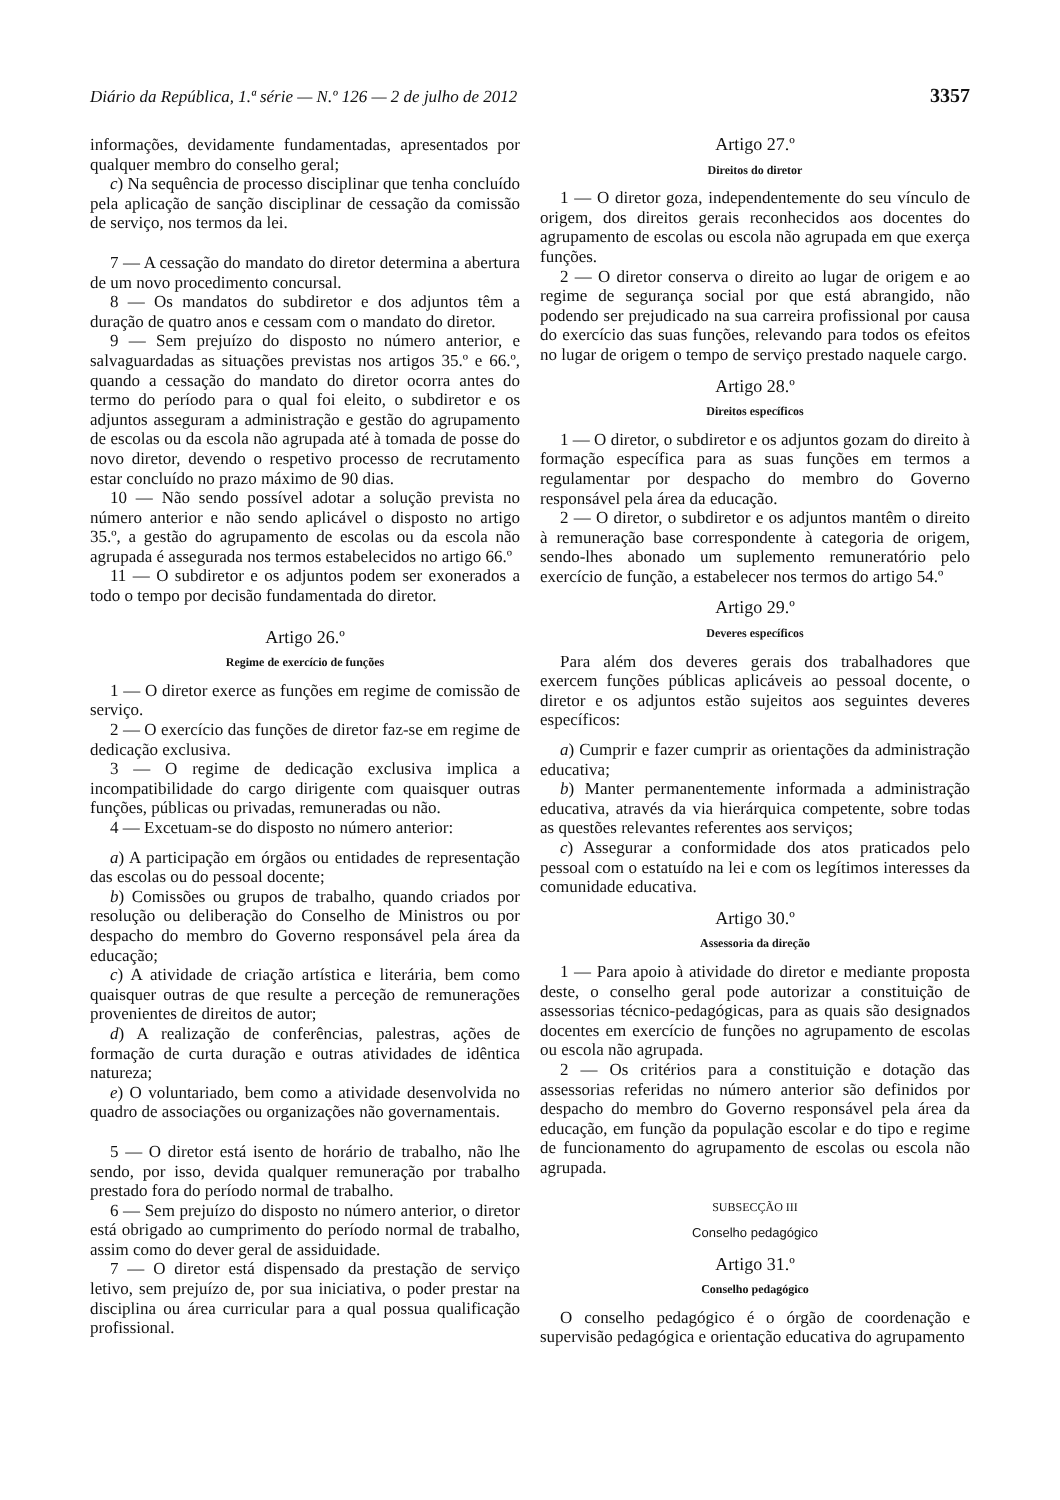Diário da República, 1.ª série — N.º 126 — 2 de julho de 2012 3357
informações, devidamente fundamentadas, apresentados por qualquer membro do conselho geral;
c) Na sequência de processo disciplinar que tenha concluído pela aplicação de sanção disciplinar de cessação da comissão de serviço, nos termos da lei.
7 — A cessação do mandato do diretor determina a abertura de um novo procedimento concursal.
8 — Os mandatos do subdiretor e dos adjuntos têm a duração de quatro anos e cessam com o mandato do diretor.
9 — Sem prejuízo do disposto no número anterior, e salvaguardadas as situações previstas nos artigos 35.º e 66.º, quando a cessação do mandato do diretor ocorra antes do termo do período para o qual foi eleito, o subdiretor e os adjuntos asseguram a administração e gestão do agrupamento de escolas ou da escola não agrupada até à tomada de posse do novo diretor, devendo o respetivo processo de recrutamento estar concluído no prazo máximo de 90 dias.
10 — Não sendo possível adotar a solução prevista no número anterior e não sendo aplicável o disposto no artigo 35.º, a gestão do agrupamento de escolas ou da escola não agrupada é assegurada nos termos estabelecidos no artigo 66.º
11 — O subdiretor e os adjuntos podem ser exonerados a todo o tempo por decisão fundamentada do diretor.
Artigo 26.º
Regime de exercício de funções
1 — O diretor exerce as funções em regime de comissão de serviço.
2 — O exercício das funções de diretor faz-se em regime de dedicação exclusiva.
3 — O regime de dedicação exclusiva implica a incompatibilidade do cargo dirigente com quaisquer outras funções, públicas ou privadas, remuneradas ou não.
4 — Excetuam-se do disposto no número anterior:
a) A participação em órgãos ou entidades de representação das escolas ou do pessoal docente;
b) Comissões ou grupos de trabalho, quando criados por resolução ou deliberação do Conselho de Ministros ou por despacho do membro do Governo responsável pela área da educação;
c) A atividade de criação artística e literária, bem como quaisquer outras de que resulte a perceção de remunerações provenientes de direitos de autor;
d) A realização de conferências, palestras, ações de formação de curta duração e outras atividades de idêntica natureza;
e) O voluntariado, bem como a atividade desenvolvida no quadro de associações ou organizações não governamentais.
5 — O diretor está isento de horário de trabalho, não lhe sendo, por isso, devida qualquer remuneração por trabalho prestado fora do período normal de trabalho.
6 — Sem prejuízo do disposto no número anterior, o diretor está obrigado ao cumprimento do período normal de trabalho, assim como do dever geral de assiduidade.
7 — O diretor está dispensado da prestação de serviço letivo, sem prejuízo de, por sua iniciativa, o poder prestar na disciplina ou área curricular para a qual possua qualificação profissional.
Artigo 27.º
Direitos do diretor
1 — O diretor goza, independentemente do seu vínculo de origem, dos direitos gerais reconhecidos aos docentes do agrupamento de escolas ou escola não agrupada em que exerça funções.
2 — O diretor conserva o direito ao lugar de origem e ao regime de segurança social por que está abrangido, não podendo ser prejudicado na sua carreira profissional por causa do exercício das suas funções, relevando para todos os efeitos no lugar de origem o tempo de serviço prestado naquele cargo.
Artigo 28.º
Direitos específicos
1 — O diretor, o subdiretor e os adjuntos gozam do direito à formação específica para as suas funções em termos a regulamentar por despacho do membro do Governo responsável pela área da educação.
2 — O diretor, o subdiretor e os adjuntos mantêm o direito à remuneração base correspondente à categoria de origem, sendo-lhes abonado um suplemento remuneratório pelo exercício de função, a estabelecer nos termos do artigo 54.º
Artigo 29.º
Deveres específicos
Para além dos deveres gerais dos trabalhadores que exercem funções públicas aplicáveis ao pessoal docente, o diretor e os adjuntos estão sujeitos aos seguintes deveres específicos:
a) Cumprir e fazer cumprir as orientações da administração educativa;
b) Manter permanentemente informada a administração educativa, através da via hierárquica competente, sobre todas as questões relevantes referentes aos serviços;
c) Assegurar a conformidade dos atos praticados pelo pessoal com o estatuído na lei e com os legítimos interesses da comunidade educativa.
Artigo 30.º
Assessoria da direção
1 — Para apoio à atividade do diretor e mediante proposta deste, o conselho geral pode autorizar a constituição de assessorias técnico-pedagógicas, para as quais são designados docentes em exercício de funções no agrupamento de escolas ou escola não agrupada.
2 — Os critérios para a constituição e dotação das assessorias referidas no número anterior são definidos por despacho do membro do Governo responsável pela área da educação, em função da população escolar e do tipo e regime de funcionamento do agrupamento de escolas ou escola não agrupada.
SUBSECÇÃO III
Conselho pedagógico
Artigo 31.º
Conselho pedagógico
O conselho pedagógico é o órgão de coordenação e supervisão pedagógica e orientação educativa do agrupamento